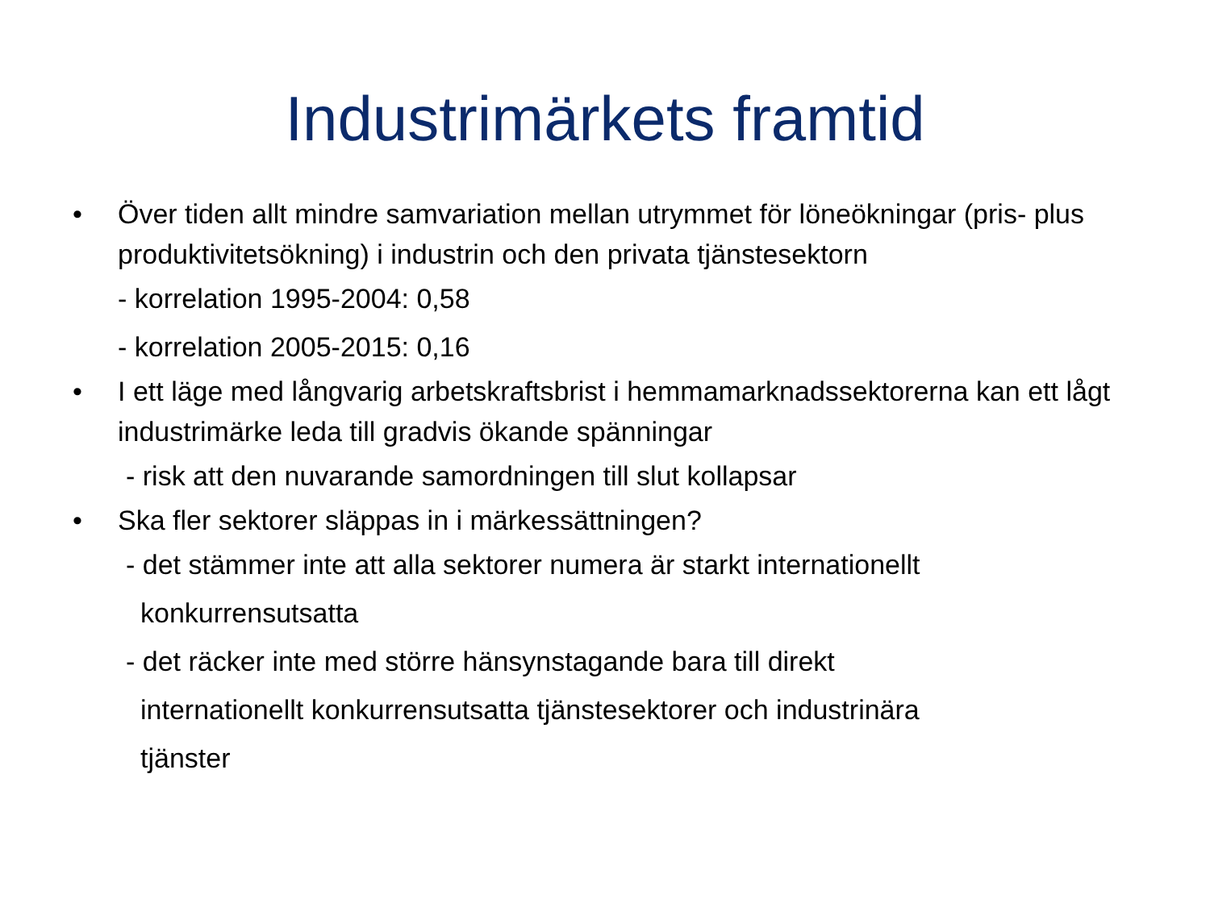Industrimärkets framtid
• Över tiden allt mindre samvariation mellan utrymmet för löneökningar (pris- plus produktivitetsökning) i industrin och den privata tjänstesektorn
- korrelation 1995-2004: 0,58
- korrelation 2005-2015: 0,16
• I ett läge med långvarig arbetskraftsbrist i hemmamarknadssektorerna kan ett lågt industrimärke leda till gradvis ökande spänningar
- risk att den nuvarande samordningen till slut kollapsar
• Ska fler sektorer släppas in i märkessättningen?
- det stämmer inte att alla sektorer numera är starkt internationellt
konkurrensutsatta
- det räcker inte med större hänsynstagande bara till direkt
internationellt konkurrensutsatta tjänstesektorer och industrinära
tjänster